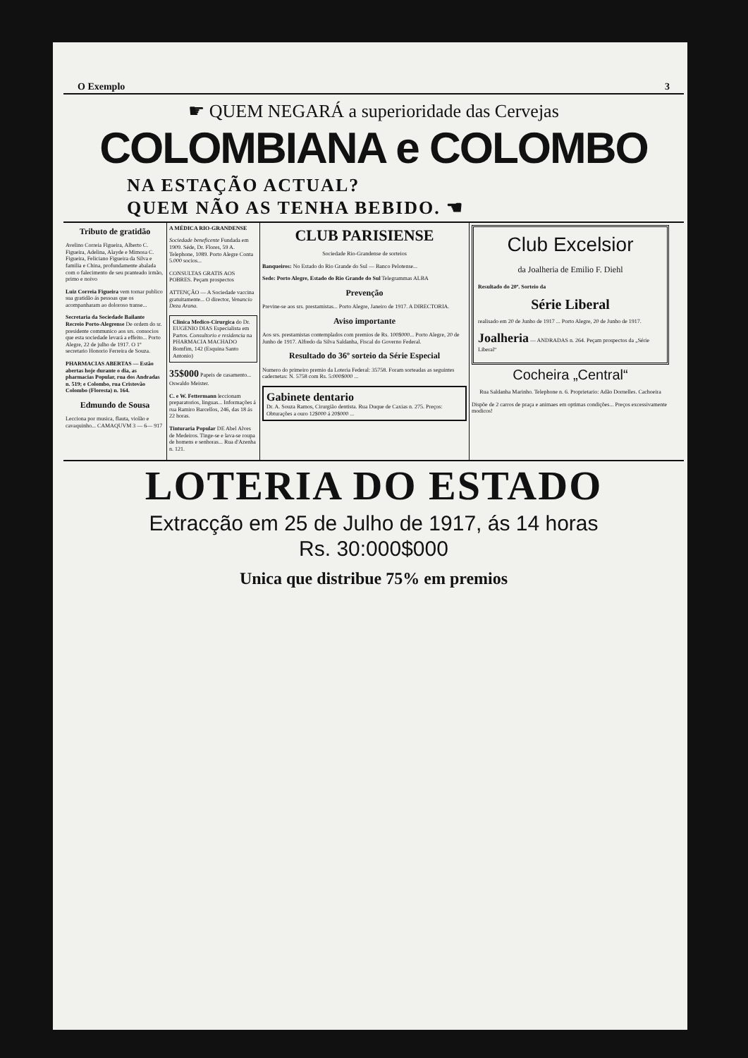O Exemplo 3
☛ QUEM NEGARÁ a superioridade das Cervejas
COLOMBIANA e COLOMBO
NA ESTAÇÃO ACTUAL?
QUEM NÃO AS TENHA BEBIDO. ☚
Tributo de gratidão
Avelino Correia Figueira, Alberto C. Figueira, Adelina, Alayde e Mimosa C. Figueira, Feliciano Figueira da Silva e familia e China, profundamente abalada com o falecimento de seu pranteado irmão, primo e noivo
Luiz Correia Figueira vem tornar publico sua gratidão ás pessoas que os acompanharam ao doloroso transe...
Secretaria da Sociedade Bailante Recreio Porto-Alegrense De ordem do sr. presidente communico aos srs. consocios que esta sociedade levará a effeito... Porto Alegre, 22 de julho de 1917. O 1º secretario Honorio Ferreira de Souza.
PHARMACIAS ABERTAS — Estão abertas hoje durante o dia, as pharmacias Popular, rua dos Andradas n. 519; e Colombo, rua Cristovão Colombo (Floresta) n. 164.
Edmundo de Sousa
Lecciona por musica, flauta, violão e cavaquinho... CAMAQUVM 3 — 6— 917
A MÉDICA RIO-GRANDENSE
Sociedade beneficente Fundada em 1909. Séde, Dr. Flores, 59 A. Telephone, 1089. Porto Alegre Conta 5.000 socios...
CONSULTAS GRATIS AOS POBRES. Peçam prospectos
ATTENÇÃO — A Sociedade vaccina gratuitamente... O director, Venancio Deza Arana.
Clinica Medico-Cirurgica do Dr. EUGENIO DIAS Especialista em Partos. Consultorio e residencia na PHARMACIA MACHADO Bomfim, 142 (Esquina Santo Antonio)
35$000 Papeis de casamento... Oswaldo Meister.
C. e W. Fettermann leccionam preparatorios, linguas... Informações á rua Ramiro Barcellos, 246, das 18 ás 22 horas.
Tinturaria Popular DE Abel Alves de Medeiros. Tinge-se e lava-se roupa de homens e senhoras... Rua d'Azenha n. 121.
CLUB PARISIENSE
Sociedade Rio-Grandense de sorteios
Banqueiros: No Estado do Rio Grande do Sul — Banco Pelotense...
Sede: Porto Alegre, Estado do Rio Grande do Sul Telegrammas ALBA
Prevenção
Previne-se aos srs. prestamistas... Porto Alegre, Janeiro de 1917. A DIRECTORIA.
Aviso importante
Aos srs. prestamistas contemplados com premios de Rs. 100$000... Porto Alegre, 20 de Junho de 1917. Alfredo da Silva Saldanha, Fiscal do Governo Federal.
Resultado do 36º sorteio da Série Especial
Numero do primeiro premio da Loteria Federal: 35758. Foram sorteadas as seguintes cadernetas: N. 5758 com Rs. 5:000$000 ...
Gabinete dentario
Dr. A. Souza Ramos, Cirurgião dentista. Rua Duque de Caxias n. 275. Preços: Obturações a ouro 12$000 á 20$000 ...
Club Excelsior
da Joalheria de Emilio F. Diehl
Resultado do 20º. Sorteio da
Série Liberal
realisado em 20 de Junho de 1917 ... Porto Alegre, 20 de Junho de 1917.
Joalheria — ANDRADAS n. 264. Peçam prospectos da „Série Liberal“
Cocheira „Central“
Rua Saldanha Marinho. Telephone n. 6. Proprietario: Adão Dornelles. Cachoeira
Dispõe de 2 carros de praça e animaes em optimas condições... Preços excessivamente modicos!
LOTERIA DO ESTADO
Extracção em 25 de Julho de 1917, ás 14 horas
Rs. 30:000$000
Unica que distribue 75% em premios